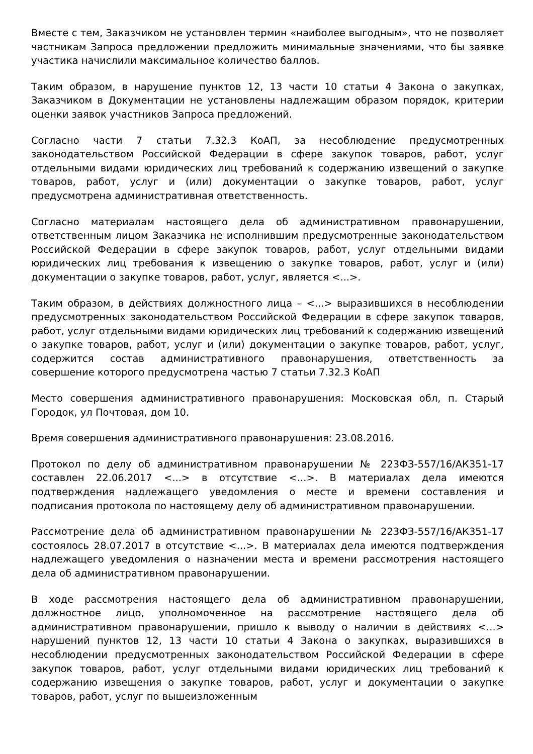Вместе с тем, Заказчиком не установлен термин «наиболее выгодным», что не позволяет частникам Запроса предложении предложить минимальные значениями, что бы заявке участика начислили максимальное количество баллов.
Таким образом, в нарушение пунктов 12, 13 части 10 статьи 4 Закона о закупках, Заказчиком в Документации не установлены надлежащим образом порядок, критерии оценки заявок участников Запроса предложений.
Согласно части 7 статьи 7.32.3 КоАП, за несоблюдение предусмотренных законодательством Российской Федерации в сфере закупок товаров, работ, услуг отдельными видами юридических лиц требований к содержанию извещений о закупке товаров, работ, услуг и (или) документации о закупке товаров, работ, услуг предусмотрена административная ответственность.
Согласно материалам настоящего дела об административном правонарушении, ответственным лицом Заказчика не исполнившим предусмотренные законодательством Российской Федерации в сфере закупок товаров, работ, услуг отдельными видами юридических лиц требования к извещению о закупке товаров, работ, услуг и (или) документации о закупке товаров, работ, услуг, является <...>.
Таким образом, в действиях должностного лица – <...> выразившихся в несоблюдении предусмотренных законодательством Российской Федерации в сфере закупок товаров, работ, услуг отдельными видами юридических лиц требований к содержанию извещений о закупке товаров, работ, услуг и (или) документации о закупке товаров, работ, услуг, содержится состав административного правонарушения, ответственность за совершение которого предусмотрена частью 7 статьи 7.32.3 КоАП
Место совершения административного правонарушения: Московская обл, п. Старый Городок, ул Почтовая, дом 10.
Время совершения административного правонарушения: 23.08.2016.
Протокол по делу об административном правонарушении № 223ФЗ-557/16/АК351-17 составлен 22.06.2017 <...> в отсутствие <...>. В материалах дела имеются подтверждения надлежащего уведомления о месте и времени составления и подписания протокола по настоящему делу об административном правонарушении.
Рассмотрение дела об административном правонарушении № 223ФЗ-557/16/АК351-17 состоялось 28.07.2017 в отсутствие <...>. В материалах дела имеются подтверждения надлежащего уведомления о назначении места и времени рассмотрения настоящего дела об административном правонарушении.
В ходе рассмотрения настоящего дела об административном правонарушении, должностное лицо, уполномоченное на рассмотрение настоящего дела об административном правонарушении, пришло к выводу о наличии в действиях <...> нарушений пунктов 12, 13 части 10 статьи 4 Закона о закупках, выразившихся в несоблюдении предусмотренных законодательством Российской Федерации в сфере закупок товаров, работ, услуг отдельными видами юридических лиц требований к содержанию извещения о закупке товаров, работ, услуг и документации о закупке товаров, работ, услуг по вышеизложенным